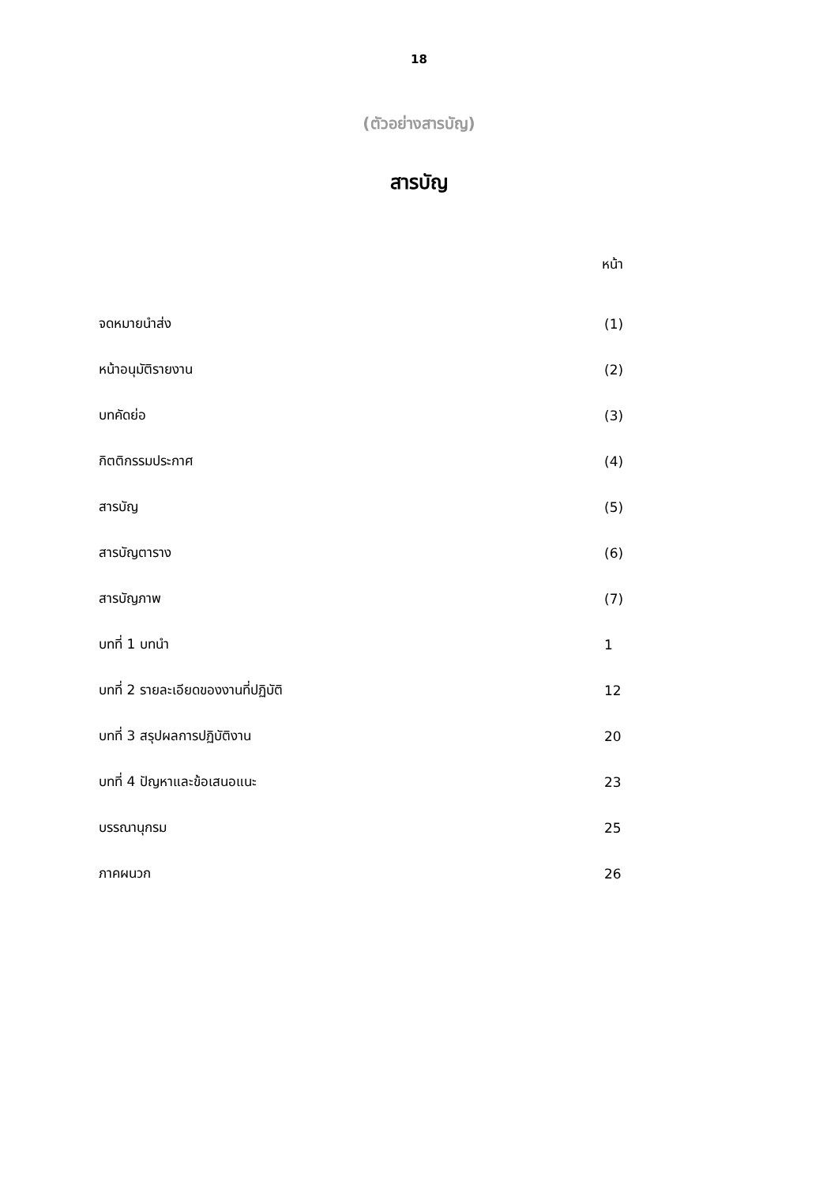18
(ตัวอย่างสารบัญ)
สารบัญ
หน้า
| จดหมายนำส่ง | (1) |
| หน้าอนุมัติรายงาน | (2) |
| บทคัดย่อ | (3) |
| กิตติกรรมประกาศ | (4) |
| สารบัญ | (5) |
| สารบัญตาราง | (6) |
| สารบัญภาพ | (7) |
| บทที่ 1 บทนำ | 1 |
| บทที่ 2 รายละเอียดของงานที่ปฏิบัติ | 12 |
| บทที่ 3 สรุปผลการปฏิบัติงาน | 20 |
| บทที่ 4 ปัญหาและข้อเสนอแนะ | 23 |
| บรรณานุกรม | 25 |
| ภาคผนวก | 26 |